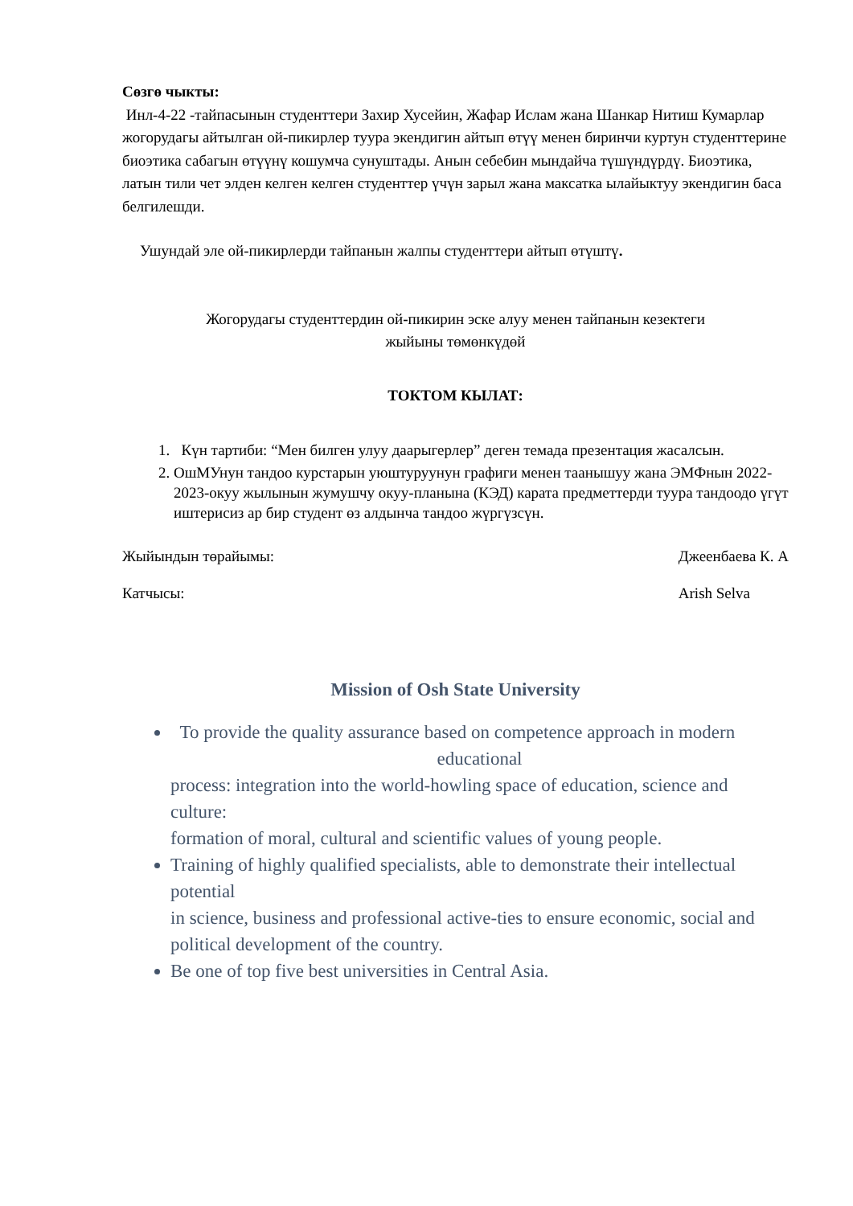Сөзгө чыкты:
Инл-4-22 -тайпасынын студенттери Захир Хусейин, Жафар Ислам жана Шанкар Нитиш Кумарлар жогорудагы айтылган ой-пикирлер туура экендигин айтып өтүү менен биринчи куртун студенттерине биоэтика сабагын өтүүнү кошумча сунуштады. Анын себебин мындайча түшүндүрдү. Биоэтика, латын тили чет элден келген келген студенттер үчүн зарыл жана максатка ылайыктуу экендигин баса белгилешди.
Ушундай эле ой-пикирлерди тайпанын жалпы студенттери айтып өтүштү.
Жогорудагы студенттердин ой-пикирин эске алуу менен тайпанын кезектеги
жыйыны төмөнкүдөй
ТОКТОМ КЫЛАТ:
1. Күн тартиби: “Мен билген улуу даарыгерлер” деген темада презентация жасалсын.
2. ОшМУнун тандоо курстарын уюштуруунун графиги менен таанышуу жана ЭМФнын 2022-2023-окуу жылынын жумушчу окуу-планына (КЭД) карата предметтерди туура тандоодо үгүт иштерисиз ар бир студент өз алдынча тандоо жүргүзсүн.
Жыйындын төрайымы: Джеенбаева К. А
Катчысы: Arish Selva
Mission of Osh State University
To provide the quality assurance based on competence approach in modern
educational
process: integration into the world-howling space of education, science and culture:
formation of moral, cultural and scientific values of young people.
Training of highly qualified specialists, able to demonstrate their intellectual potential
in science, business and professional active-ties to ensure economic, social and
political development of the country.
Be one of top five best universities in Central Asia.